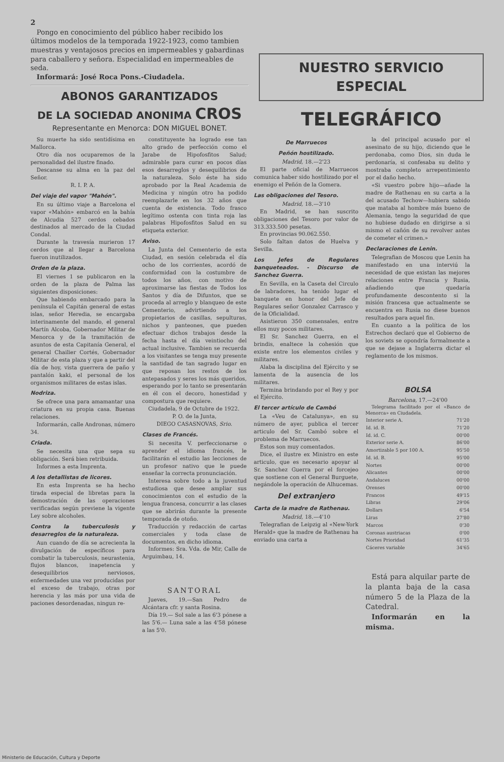2
Pongo en conocimiento del público haber recibido los últimos modelos de la temporada 1922-1923, como tambien muestras y ventajosos precios en impermeables y gabardinas para caballero y señora. Especialidad en impermeables de seda.
Informará: José Roca Pons.-Ciudadela.
ABONOS GARANTIZADOS
DE LA SOCIEDAD ANONIMA CROS
Representante en Menorca: DON MIGUEL BONET.
NUESTRO SERVICIO ESPECIAL
TELEGRÁFICO
Su muerte ha sido sentidísima en Mallorca.
Otro día nos ocuparemos de la personalidad del ilustre finado.
Descanse su alma en la paz del Señor.
R. I. P. A.
Del viaje del vapor "Mahón".
En su último viaje a Barcelona el vapor «Mahón» embarcó en la bahía de Alcudia 527 cerdos cebados destinados al mercado de la Ciudad Condal.
Durante la travesía murieron 17 cerdos que al llegar a Barcelona fueron inutilizados.
Orden de la plaza.
El viernes 1 se publicaron en la orden de la plaza de Palma las siguientes disposiciones:
Que habiendo embarcado para la península el Capitán general de estas islas, señor Heredia, se encargaba interinamente del mando, el general Martín Alcoba, Gobernador Militar de Menorca y de la tramitación de asuntos de esta Capitanía General, el general Chailier Cortés, Gobernador Militar de esta plaza y que a partir del día de hoy, vista guerrera de paño y pantalón kaki, el personal de los organismos militares de estas islas.
Nodriza.
Se ofrece una para amamantar una criatura en su propia casa. Buenas relaciones.
Informarán, calle Andronas, número 34.
Criada.
Se necesita una que sepa su obligación. Será bien retribuida.
Informes a esta Imprenta.
A los detallistas de licores.
En esta Imprenta se ha hecho tirada especial de libretas para la demostración de las operaciones verificadas según previene la vigente Ley sobre alcoholes.
Contra la tuberculosis y desarreglos de la naturaleza.
Aun cuando de día se acrecienta la divulgación de específicos para combatir la tuberculosis, neurastenia, flujos blancos, inapetencia y desequilibrios nerviosos, enfermedades una vez producidas por el exceso de trabajo, otras por herencia y las más por una vida de paciones desordenadas, ningun re-
constituyente ha logrado ese tan alto grado de perfección como el Jarabe de Hipofosfitos Salud; admirable para curar en pocos días esos desarreglos y desequilibrios de la naturaleza. Solo éste ha sido aprobado por la Real Academia de Medicina y ningún otro ha podido reemplazarle en los 32 años que cuenta de existencia. Todo frasco legítimo ostenta con tinta roja las palabras Hipofosfitos Salud en su etiqueta exterior.
Aviso.
La Junta del Cementerio de esta Ciudad, en sesión celebrada el día ocho de los corrientes, acordó de conformidad con la costumbre de todos los años, con motivo de aproximarse las fiestas de Todos los Santos y día de Difuntos, que se proceda al arreglo y blanqueo de este Cementerio, advirtiendo a los propietarios de casillas, sepulturas, nichos y panteones, que pueden efectuar dichos trabajos desde la fecha hasta el día veintiocho del actual inclusive. Tambien se recuerda a los visitantes se tenga muy presente la santidad de tan sagrado lugar en que reposan los restos de los antepasados y seres los más queridos, esperando por lo tanto se presentarán en él con el decoro, honestidad y compostura que requiere.
Ciudadela, 9 de Octubre de 1922.
P. O. de la Junta,
DIEGO CASASNOVAS, Srio.
Clases de Francés.
Si necesita V. perfeccionarse o aprender el idioma francés, le facilitarán el estudio las lecciones de un profesor nativo que le puede enseñar la correcta pronunciación.
Interesa sobre todo a la juventud estudiosa que desee ampliar sus conocimientos con el estudio de la lengua francesa, concurrir a las clases que se abrirán durante la presente temporada de otoño.
Traducción y redacción de cartas comerciales y toda clase de documentos, en dicho idioma.
Informes: Sra. Vda. de Mir, Calle de Arguimbau, 14.
SANTORAL
Jueves, 19.—San Pedro de Alcántara cfr. y santa Rosina.
Día 19.— Sol sale a las 6'3 pónese a las 5'6.— Luna sale a las 4'58 pónese a las 5'0.
De Marruecos
Peñón hostilizado.
Madrid, 18.—2'23
El parte oficial de Marruecos comunica haber sido hostilizado por el enemigo el Peñón de la Gomera.
Las obligaciones del Tesoro.
Madrid, 18.—3'10
En Madrid, se han suscrito obligaciones del Tesoro por valor de 313.333.500 pesetas.
En provincias 90.062.550.
Solo faltan datos de Huelva y Sevilla.
Los Jefes de Regulares banqueteados. - Discurso de Sanchez Guerra.
En Sevilla, en la Caseta del Circulo de labradores, ha tenido lugar el banquete en honor del Jefe de Regulares señor Gonzalez Carrasco y de la Oficialidad.
Asistieron 350 comensales, entre ellos muy pocos militares.
El Sr. Sanchez Guerra, en el brindis, enaltece la cohesión que existe entre los elementos civiles y militares.
Alaba la disciplina del Ejército y se lamenta de la ausencia de los militares.
Termina brindando por el Rey y por el Ejército.
El tercer artículo de Cambó
La «Veu de Catalunya», en su número de ayer, publica el tercer articulo del Sr. Cambó sobre el problema de Marruecos.
Estos son muy comentados.
Dice, el ilustre ex Ministro en este articulo, que es necesario apoyar al Sr. Sanchez Guerra por el forcejeo que sostiene con el General Burguete, negándole la operación de Alhucemas.
Del extranjero
Carta de la madre de Rathenau.
Madrid, 18.—4'10
Telegrafian de Leipzig al «New-York Herald» que la madre de Rathenau ha enviado una carta a
la del principal acusado por el asesinato de su hijo, diciendo que le perdonaba, como Dios, sin duda le perdonaría, si confesaba su delito y mostraba completo arrepentimiento por el daño hecho.
«Si vuestro pobre hijo—añade la madre de Rathenau en su carta a la del acusado Techow—hubiera sabido que mataba al hombre más bueno de Alemania, tengo la seguridad de que no hubiese dudado en dirigirse a si mismo el cañón de su revolver antes de cometer el crimen.»
Declaraciones de Lenin.
Telegrafian de Moscou que Lenin ha manifestado en una interviú la necesidad de que existan las mejores relaciones entre Francia y Rusia, añadiendo que quedaría profundamente descontento si la misión francesa que actualmente se encuentra en Rusia no diese buenos resultados para aquel fin.
En cuanto a la política de los Estrechos declaró que el Gobierno de los soviets se opondría formalmente a que se dejase a Inglaterra dictar el reglamento de los mismos.
BOLSA
Barcelona, 17.—24'00
Telegrama facilitado por el «Banco de Menorca» en Ciudadela.
| Interior serie A. | 71'20 |
| Id. id. B. | 71'20 |
| Id. id. C. | 00'00 |
| Exterior serie A. | 86'00 |
| Amortizable 5 por 100 A. | 95'50 |
| Id. id. B. | 95'00 |
| Nortes | 00'00 |
| Alicantes | 00'00 |
| Andaluces | 00'00 |
| Orenses | 00'00 |
| Francos | 49'15 |
| Libras | 29'06 |
| Dollars | 6'54 |
| Liras | 27'80 |
| Marcos | 0'30 |
| Coronas austriacas | 0'00 |
| Nortes Prioridad | 61'35 |
| Cáceres variable | 34'65 |
Está para alquilar parte de la planta baja de la casa número 5 de la Plaza de la Catedral.
Informarán en la misma.
Ministerio de Educación, Cultura y Deporte